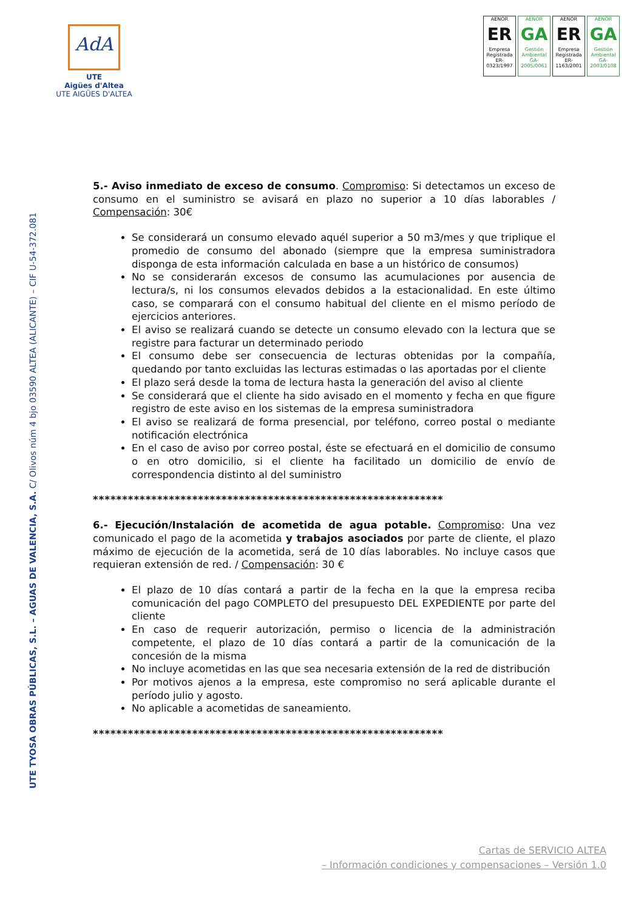AdA
UTE
Aigües d'Altea
UTE AIGÜES D'ALTEA
AENOR
ER
Empresa Registrada
ER-0323/1997
AENOR
GA
Gestión Ambiental
GA-2005/0061
AENOR
ER
Empresa Registrada
ER-1163/2001
AENOR
GA
Gestión Ambiental
GA-2003/0108
UTE TYOSA OBRAS PÚBLICAS, S.L. – AGUAS DE VALENCIA, S.A. C/ Olivos núm 4 bjo 03590 ALTEA (ALICANTE) – CIF U-54-372.081
5.- Aviso inmediato de exceso de consumo. Compromiso: Si detectamos un exceso de consumo en el suministro se avisará en plazo no superior a 10 días laborables / Compensación: 30€
Se considerará un consumo elevado aquél superior a 50 m3/mes y que triplique el promedio de consumo del abonado (siempre que la empresa suministradora disponga de esta información calculada en base a un histórico de consumos)
No se considerarán excesos de consumo las acumulaciones por ausencia de lectura/s, ni los consumos elevados debidos a la estacionalidad. En este último caso, se comparará con el consumo habitual del cliente en el mismo período de ejercicios anteriores.
El aviso se realizará cuando se detecte un consumo elevado con la lectura que se registre para facturar un determinado periodo
El consumo debe ser consecuencia de lecturas obtenidas por la compañía, quedando por tanto excluidas las lecturas estimadas o las aportadas por el cliente
El plazo será desde la toma de lectura hasta la generación del aviso al cliente
Se considerará que el cliente ha sido avisado en el momento y fecha en que figure registro de este aviso en los sistemas de la empresa suministradora
El aviso se realizará de forma presencial, por teléfono, correo postal o mediante notificación electrónica
En el caso de aviso por correo postal, éste se efectuará en el domicilio de consumo o en otro domicilio, si el cliente ha facilitado un domicilio de envío de correspondencia distinto al del suministro
************************************************************
6.- Ejecución/Instalación de acometida de agua potable. Compromiso: Una vez comunicado el pago de la acometida y trabajos asociados por parte de cliente, el plazo máximo de ejecución de la acometida, será de 10 días laborables. No incluye casos que requieran extensión de red. / Compensación: 30 €
El plazo de 10 días contará a partir de la fecha en la que la empresa reciba comunicación del pago COMPLETO del presupuesto DEL EXPEDIENTE por parte del cliente
En caso de requerir autorización, permiso o licencia de la administración competente, el plazo de 10 días contará a partir de la comunicación de la concesión de la misma
No incluye acometidas en las que sea necesaria extensión de la red de distribución
Por motivos ajenos a la empresa, este compromiso no será aplicable durante el período julio y agosto.
No aplicable a acometidas de saneamiento.
************************************************************
Cartas de SERVICIO ALTEA
– Información condiciones y compensaciones – Versión 1.0